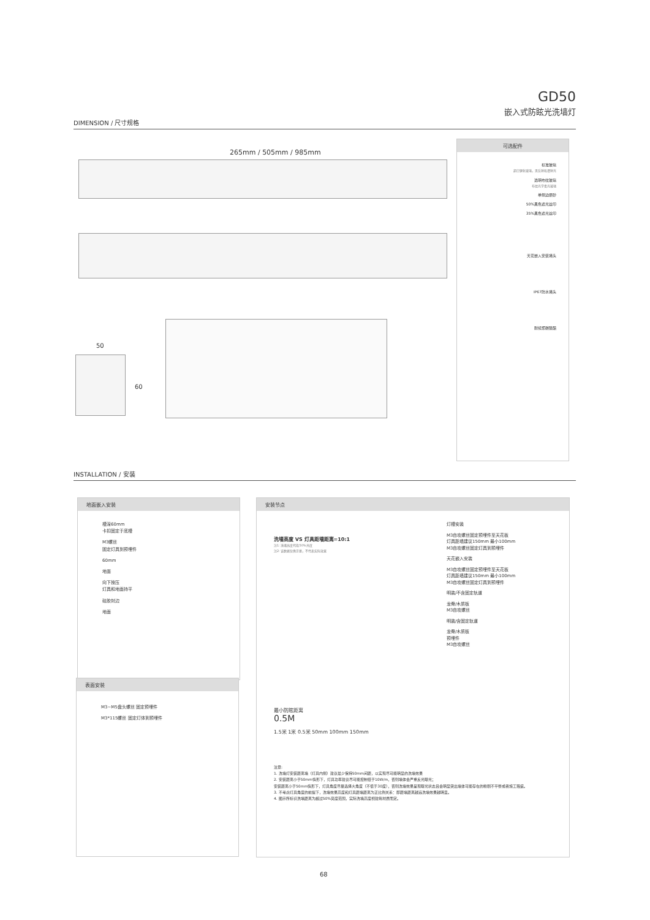GD50
嵌入式防眩光洗墙灯
DIMENSION / 尺寸规格
265mm / 505mm / 985mm
50
60
可选配件
标准玻璃
超白钢化玻璃，无反射和漫射光
透明布纹玻璃
布纹光学柔光玻璃
单侧边磨砂
50%黑色遮光丝印
35%黑色遮光丝印
天花嵌入安装堵头
IP67防水堵头
耐候聚碳酸酯
INSTALLATION / 安装
地面嵌入安装
槽深60mm
卡扣固定于底槽
M3螺丝
固定灯具到预埋件
60mm
地面
向下按压
灯具和地面持平
硅胶封边
地面
表面安装
M3~M5盘头螺丝 固定预埋件
M3*115螺丝 固定灯体到预埋件
安装节点
洗墙高度 VS 灯具距墙距离=10:1
注1: 洗墙高度代指50%亮度
注2: 该数据仅供示意，不代表实际效果
最小防眩距离
0.5M
1.5米 1米 0.5米 50mm 100mm 150mm
灯槽安装
M3自攻螺丝固定预埋件至天花板
灯具距墙建议150mm 最小100mm
M3自攻螺丝固定灯具到预埋件
天花嵌入安装
M3自攻螺丝固定预埋件至天花板
灯具距墙建议150mm 最小100mm
M3自攻螺丝固定灯具到预埋件
明装/不含固定轨道
龙骨/木质板
M3自攻螺丝
明装/含固定轨道
龙骨/木质板
预埋件
M3自攻螺丝
注意:
1. 洗墙灯安装距离墙（灯具内侧）建议最少保持50mm间距，以实现尽可能明显的洗墙效果
2. 安装距离小于50mm情形下，灯具功率建议尽可能控制低于10W/m，否则墙体会严重反光曝光；
安装距离小于50mm情形下，灯具角度尽量选择大角度（不低于30度），否则洗墙效果呈现曝光状态且会明显突出墙体可能存在的粉刷不平整或者施工瑕疵。
3. 不考虑灯具角度的前提下，洗墙效果高度和灯具距墙距离为正比例关系：即距墙距离越远洗墙效果越明显。
4. 图示所标识洗墙距离为超过50%亮度范围，实际洗墙高度视建筑材质而定。
68